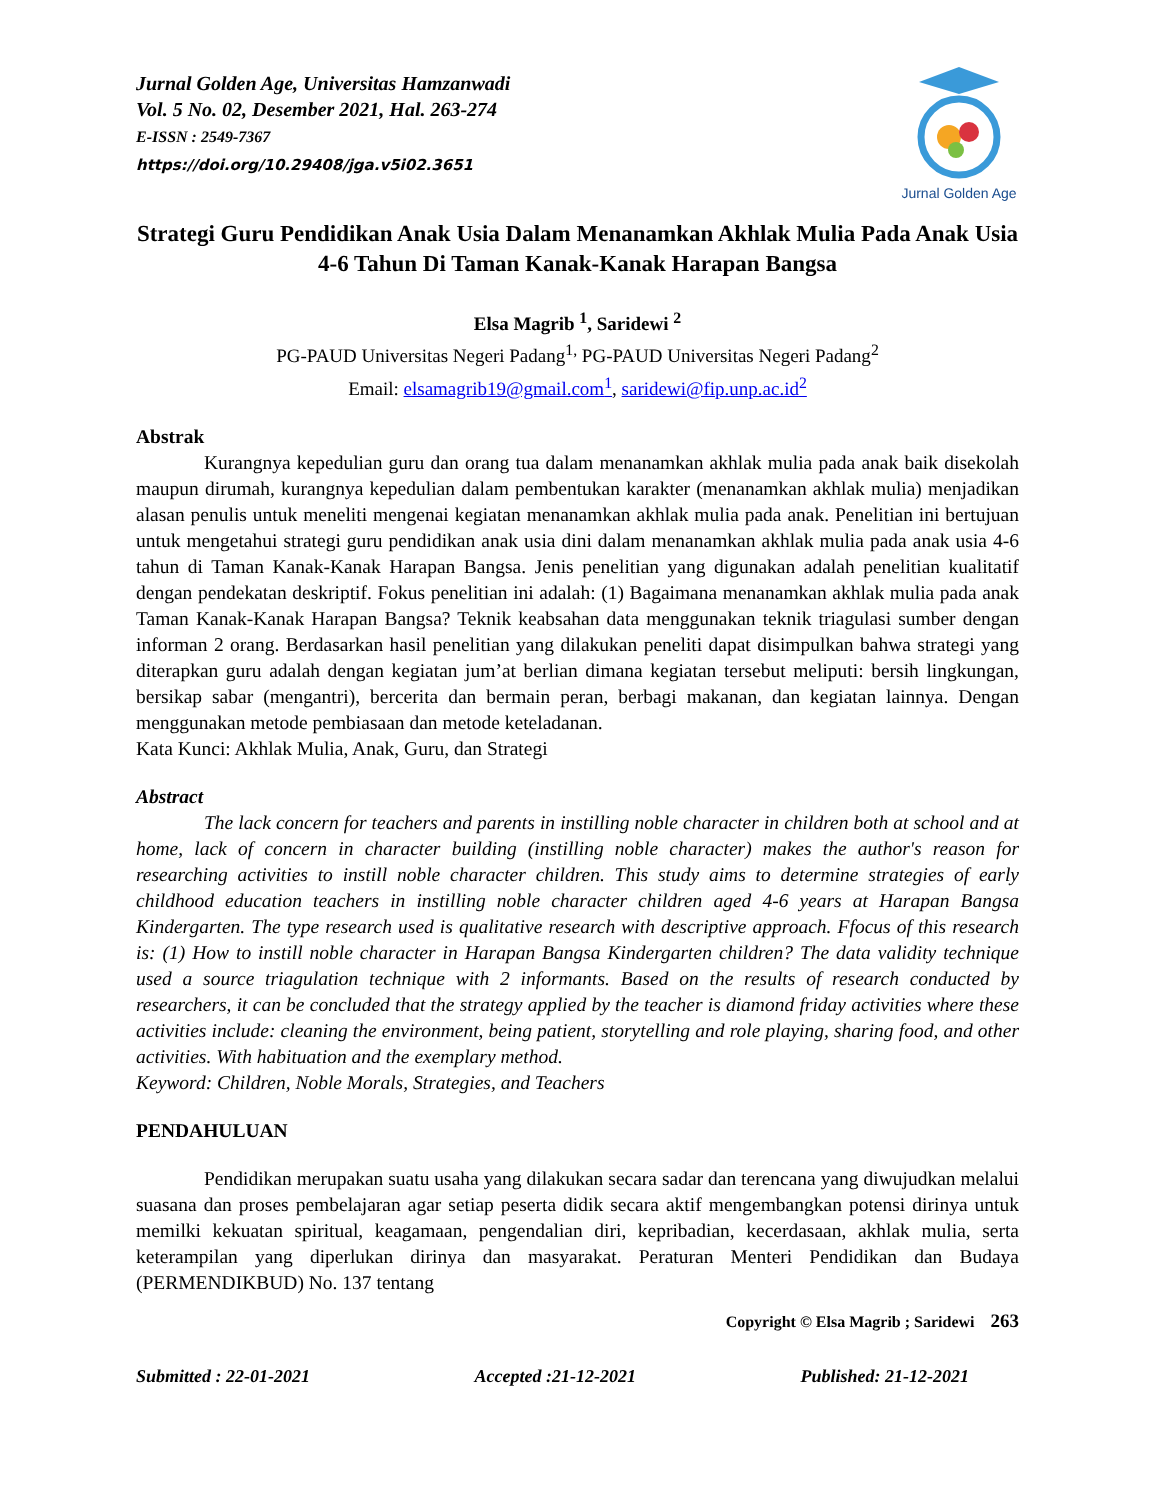Jurnal Golden Age, Universitas Hamzanwadi
Vol. 5 No. 02, Desember 2021, Hal. 263-274
E-ISSN : 2549-7367
https://doi.org/10.29408/jga.v5i02.3651
Jurnal Golden Age
Strategi Guru Pendidikan Anak Usia Dalam Menanamkan Akhlak Mulia Pada Anak Usia 4-6 Tahun Di Taman Kanak-Kanak Harapan Bangsa
Elsa Magrib <sup>1</sup>, Saridewi <sup>2</sup>
PG-PAUD Universitas Negeri Padang<sup>1,</sup> PG-PAUD Universitas Negeri Padang<sup>2</sup>
Email: elsamagrib19@gmail.com<sup>1</sup>, saridewi@fip.unp.ac.id<sup>2</sup>
Abstrak
Kurangnya kepedulian guru dan orang tua dalam menanamkan akhlak mulia pada anak baik disekolah maupun dirumah, kurangnya kepedulian dalam pembentukan karakter (menanamkan akhlak mulia) menjadikan alasan penulis untuk meneliti mengenai kegiatan menanamkan akhlak mulia pada anak. Penelitian ini bertujuan untuk mengetahui strategi guru pendidikan anak usia dini dalam menanamkan akhlak mulia pada anak usia 4-6 tahun di Taman Kanak-Kanak Harapan Bangsa. Jenis penelitian yang digunakan adalah penelitian kualitatif dengan pendekatan deskriptif. Fokus penelitian ini adalah: (1) Bagaimana menanamkan akhlak mulia pada anak Taman Kanak-Kanak Harapan Bangsa? Teknik keabsahan data menggunakan teknik triagulasi sumber dengan informan 2 orang. Berdasarkan hasil penelitian yang dilakukan peneliti dapat disimpulkan bahwa strategi yang diterapkan guru adalah dengan kegiatan jum’at berlian dimana kegiatan tersebut meliputi: bersih lingkungan, bersikap sabar (mengantri), bercerita dan bermain peran, berbagi makanan, dan kegiatan lainnya. Dengan menggunakan metode pembiasaan dan metode keteladanan.
Kata Kunci: Akhlak Mulia, Anak, Guru, dan Strategi
Abstract
The lack concern for teachers and parents in instilling noble character in children both at school and at home, lack of concern in character building (instilling noble character) makes the author's reason for researching activities to instill noble character children. This study aims to determine strategies of early childhood education teachers in instilling noble character children aged 4-6 years at Harapan Bangsa Kindergarten. The type research used is qualitative research with descriptive approach. Ffocus of this research is: (1) How to instill noble character in Harapan Bangsa Kindergarten children? The data validity technique used a source triagulation technique with 2 informants. Based on the results of research conducted by researchers, it can be concluded that the strategy applied by the teacher is diamond friday activities where these activities include: cleaning the environment, being patient, storytelling and role playing, sharing food, and other activities. With habituation and the exemplary method.
Keyword: Children, Noble Morals, Strategies, and Teachers
PENDAHULUAN
Pendidikan merupakan suatu usaha yang dilakukan secara sadar dan terencana yang diwujudkan melalui suasana dan proses pembelajaran agar setiap peserta didik secara aktif mengembangkan potensi dirinya untuk memilki kekuatan spiritual, keagamaan, pengendalian diri, kepribadian, kecerdasaan, akhlak mulia, serta keterampilan yang diperlukan dirinya dan masyarakat. Peraturan Menteri Pendidikan dan Budaya (PERMENDIKBUD) No. 137 tentang
Copyright © Elsa Magrib ; Saridewi 263
Submitted : 22-01-2021 Accepted :21-12-2021 Published: 21-12-2021